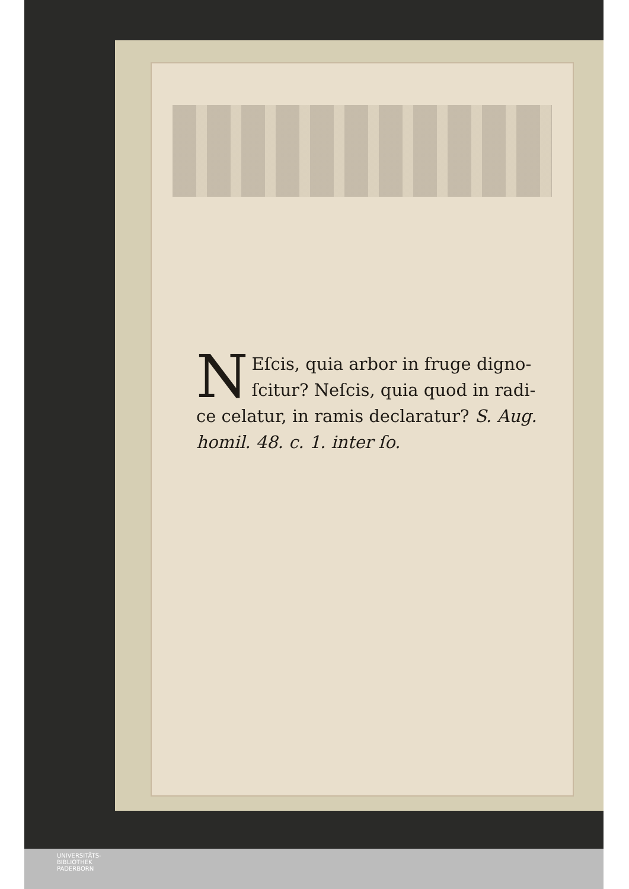NEſcis, quia arbor in fruge digno-ſcitur? Neſcis, quia quod in radi-ce celatur, in ramis declaratur? S. Aug. homil. 48. c. 1. inter ſo.
UNIVERSITÄTS-
BIBLIOTHEK
PADERBORN